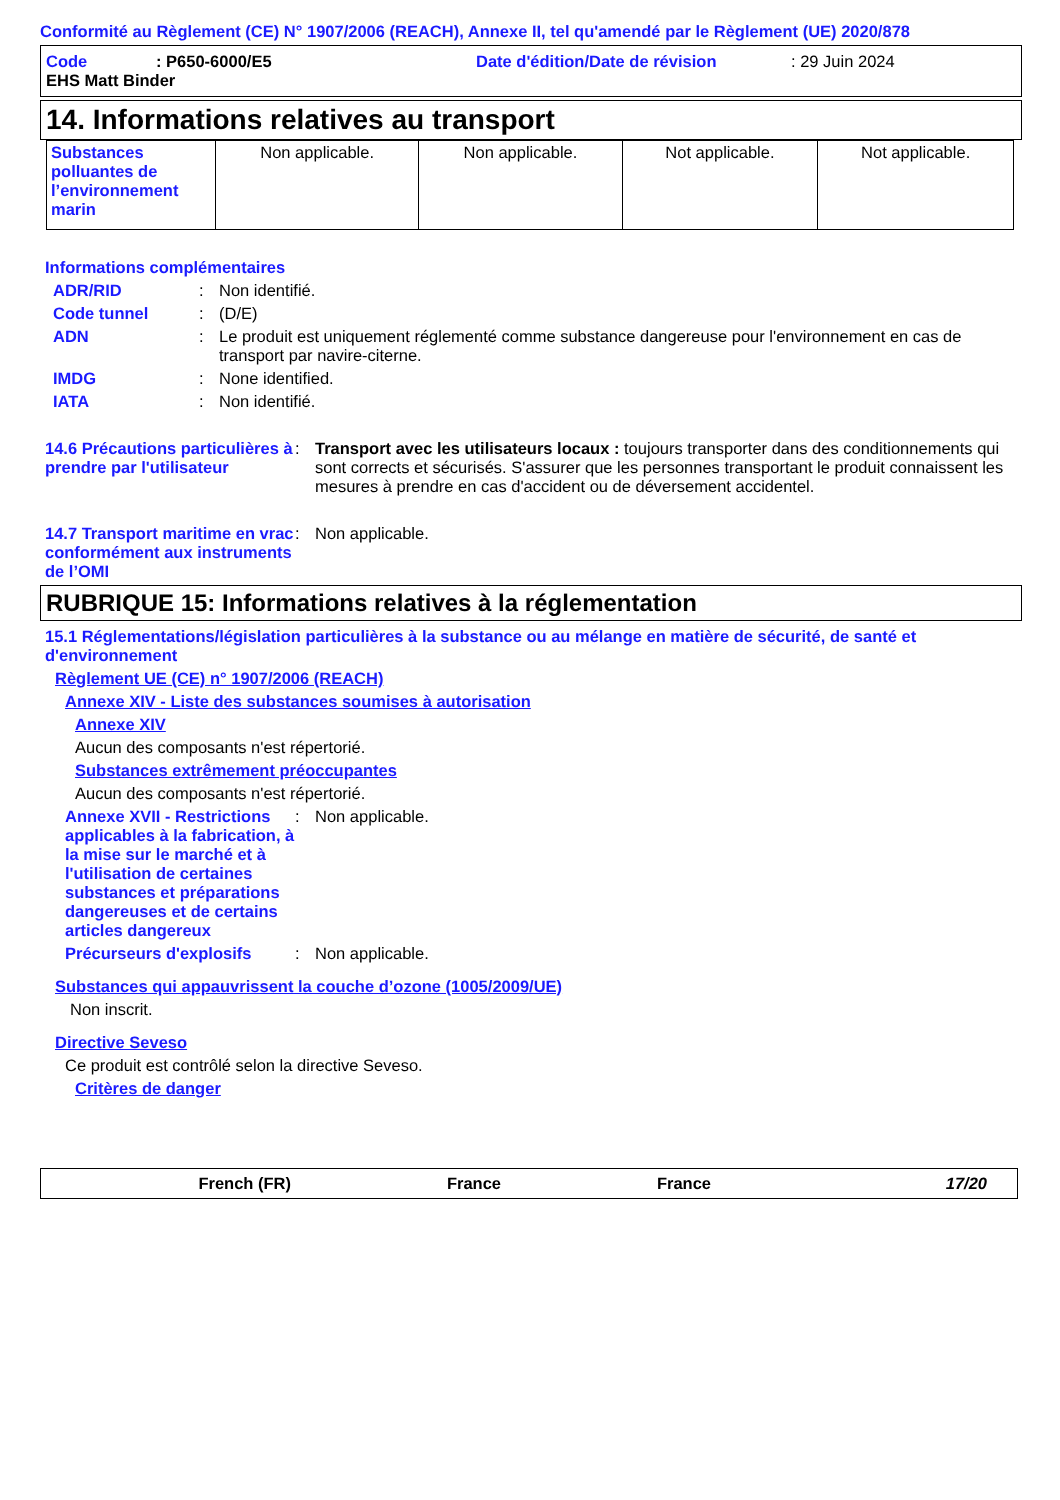Conformité au Règlement (CE) N° 1907/2006 (REACH), Annexe II, tel qu'amendé par le Règlement (UE) 2020/878
Code: P650-6000/E5 Date d'édition/Date de révision: 29 Juin 2024
EHS Matt Binder
14. Informations relatives au transport
| Substances polluantes de l’environnement marin | Non applicable. | Non applicable. | Not applicable. | Not applicable. |
Informations complémentaires
ADR/RID: Non identifié.
Code tunnel: (D/E)
ADN: Le produit est uniquement réglementé comme substance dangereuse pour l'environnement en cas de transport par navire-citerne.
IMDG: None identified.
IATA: Non identifié.
14.6 Précautions particulières à prendre par l'utilisateur: Transport avec les utilisateurs locaux : toujours transporter dans des conditionnements qui sont corrects et sécurisés. S'assurer que les personnes transportant le produit connaissent les mesures à prendre en cas d'accident ou de déversement accidentel.
14.7 Transport maritime en vrac conformément aux instruments de l’OMI: Non applicable.
RUBRIQUE 15: Informations relatives à la réglementation
15.1 Réglementations/législation particulières à la substance ou au mélange en matière de sécurité, de santé et d'environnement
Règlement UE (CE) n° 1907/2006 (REACH)
Annexe XIV - Liste des substances soumises à autorisation
Annexe XIV
Aucun des composants n'est répertorié.
Substances extrêmement préoccupantes
Aucun des composants n'est répertorié.
Annexe XVII - Restrictions applicables à la fabrication, à la mise sur le marché et à l'utilisation de certaines substances et préparations dangereuses et de certains articles dangereux: Non applicable.
Précurseurs d'explosifs: Non applicable.
Substances qui appauvrissent la couche d’ozone (1005/2009/UE)
Non inscrit.
Directive Seveso
Ce produit est contrôlé selon la directive Seveso.
Critères de danger
French (FR) France France 17/20